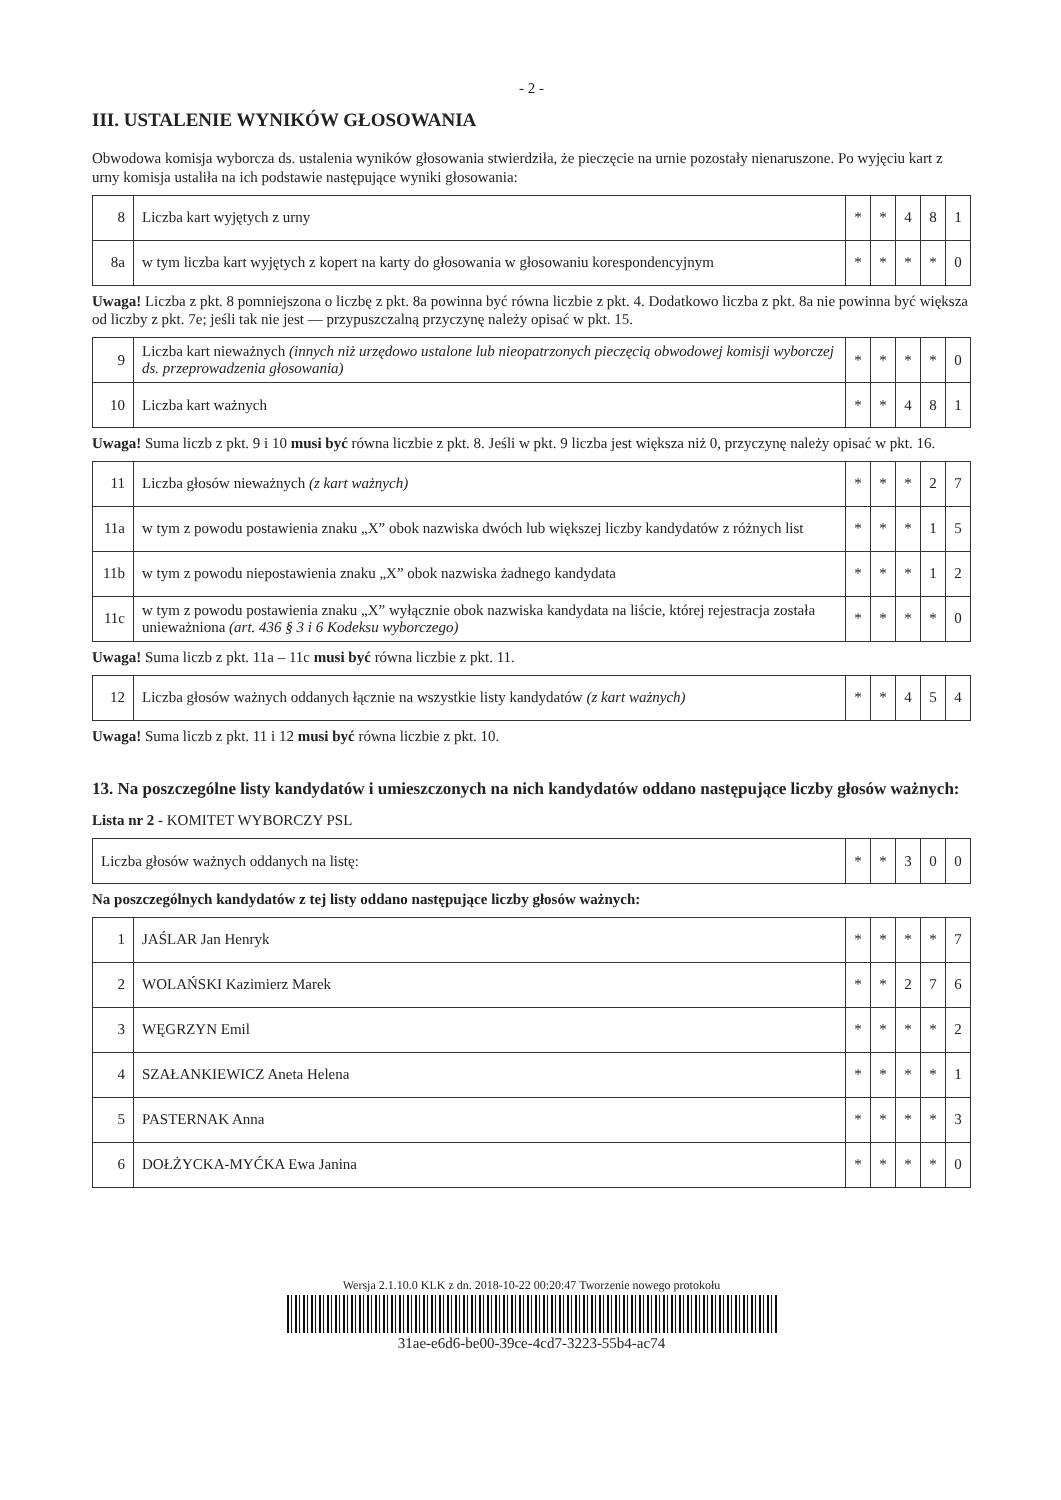- 2 -
III. USTALENIE WYNIKÓW GŁOSOWANIA
Obwodowa komisja wyborcza ds. ustalenia wyników głosowania stwierdziła, że pieczęcie na urnie pozostały nienaruszone. Po wyjęciu kart z urny komisja ustaliła na ich podstawie następujące wyniki głosowania:
| 8 | Liczba kart wyjętych z urny | * | * | 4 | 8 | 1 |
| 8a | w tym liczba kart wyjętych z kopert na karty do głosowania w głosowaniu korespondencyjnym | * | * | * | * | 0 |
Uwaga! Liczba z pkt. 8 pomniejszona o liczbę z pkt. 8a powinna być równa liczbie z pkt. 4. Dodatkowo liczba z pkt. 8a nie powinna być większa od liczby z pkt. 7e; jeśli tak nie jest — przypuszczalną przyczynę należy opisać w pkt. 15.
| 9 | Liczba kart nieważnych (innych niż urzędowo ustalone lub nieopatrzonych pieczęcią obwodowej komisji wyborczej ds. przeprowadzenia głosowania) | * | * | * | * | 0 |
| 10 | Liczba kart ważnych | * | * | 4 | 8 | 1 |
Uwaga! Suma liczb z pkt. 9 i 10 musi być równa liczbie z pkt. 8. Jeśli w pkt. 9 liczba jest większa niż 0, przyczynę należy opisać w pkt. 16.
| 11 | Liczba głosów nieważnych (z kart ważnych) | * | * | * | 2 | 7 |
| 11a | w tym z powodu postawienia znaku „X” obok nazwiska dwóch lub większej liczby kandydatów z różnych list | * | * | * | 1 | 5 |
| 11b | w tym z powodu niepostawienia znaku „X” obok nazwiska żadnego kandydata | * | * | * | 1 | 2 |
| 11c | w tym z powodu postawienia znaku „X” wyłącznie obok nazwiska kandydata na liście, której rejestracja została unieważniona (art. 436 § 3 i 6 Kodeksu wyborczego) | * | * | * | * | 0 |
Uwaga! Suma liczb z pkt. 11a – 11c musi być równa liczbie z pkt. 11.
| 12 | Liczba głosów ważnych oddanych łącznie na wszystkie listy kandydatów (z kart ważnych) | * | * | 4 | 5 | 4 |
Uwaga! Suma liczb z pkt. 11 i 12 musi być równa liczbie z pkt. 10.
13. Na poszczególne listy kandydatów i umieszczonych na nich kandydatów oddano następujące liczby głosów ważnych:
Lista nr 2 - KOMITET WYBORCZY PSL
| Liczba głosów ważnych oddanych na listę: | * | * | 3 | 0 | 0 |
Na poszczególnych kandydatów z tej listy oddano następujące liczby głosów ważnych:
| 1 | JAŚLAR Jan Henryk | * | * | * | * | 7 |
| 2 | WOLAŃSKI Kazimierz Marek | * | * | 2 | 7 | 6 |
| 3 | WĘGRZYN Emil | * | * | * | * | 2 |
| 4 | SZAŁANKIEWICZ Aneta Helena | * | * | * | * | 1 |
| 5 | PASTERNAK Anna | * | * | * | * | 3 |
| 6 | DOŁŻYCKA-MYĆKA Ewa Janina | * | * | * | * | 0 |
Wersja 2.1.10.0 KLK z dn. 2018-10-22 00:20:47 Tworzenie nowego protokołu
31ae-e6d6-be00-39ce-4cd7-3223-55b4-ac74